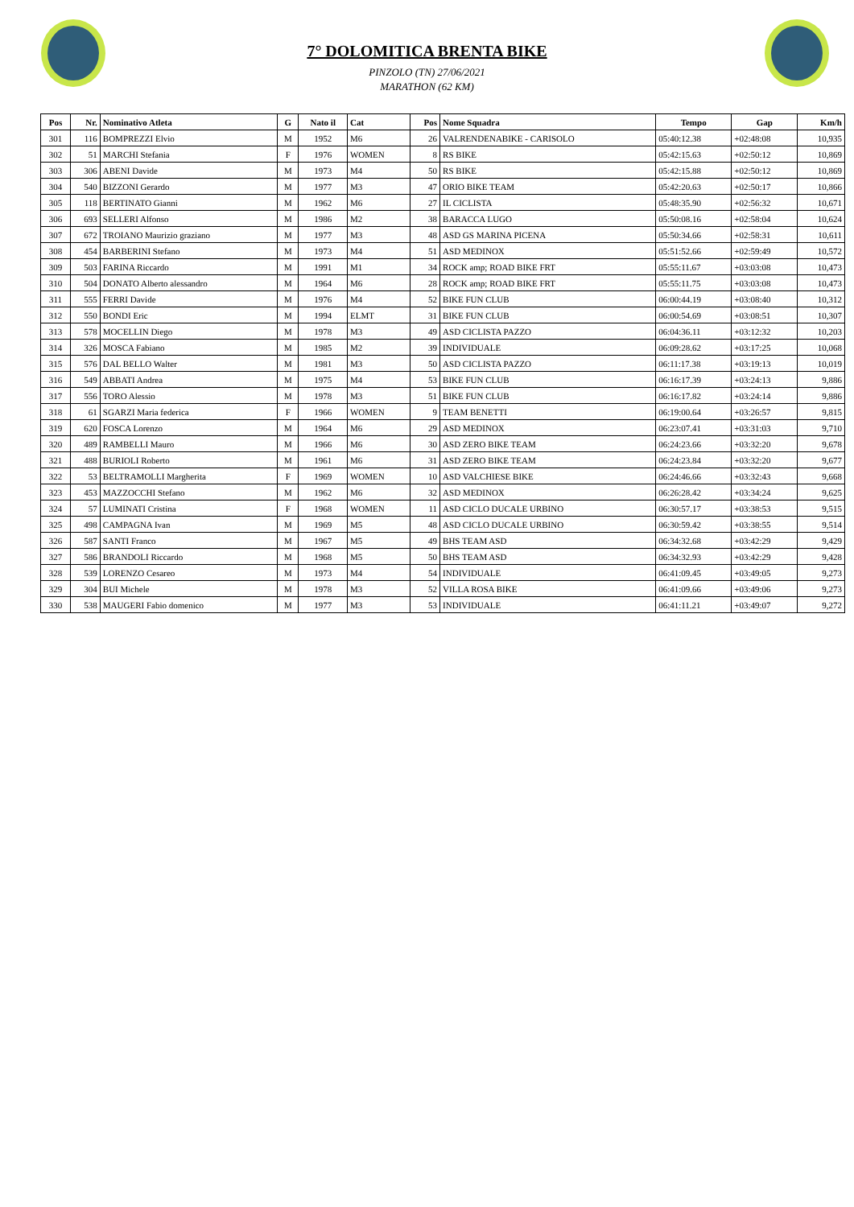7° DOLOMITICA BRENTA BIKE
PINZOLO (TN) 27/06/2021
MARATHON (62 KM)
| Pos | Nr. | Nominativo Atleta | G | Nato il | Cat | Pos | Nome Squadra | Tempo | Gap | Km/h |
| --- | --- | --- | --- | --- | --- | --- | --- | --- | --- | --- |
| 301 | 116 | BOMPREZZI Elvio | M | 1952 | M6 | 26 | VALRENDENABIKE - CARISOLO | 05:40:12.38 | +02:48:08 | 10,935 |
| 302 | 51 | MARCHI Stefania | F | 1976 | WOMEN | 8 | RS BIKE | 05:42:15.63 | +02:50:12 | 10,869 |
| 303 | 306 | ABENI Davide | M | 1973 | M4 | 50 | RS BIKE | 05:42:15.88 | +02:50:12 | 10,869 |
| 304 | 540 | BIZZONI Gerardo | M | 1977 | M3 | 47 | ORIO BIKE TEAM | 05:42:20.63 | +02:50:17 | 10,866 |
| 305 | 118 | BERTINATO Gianni | M | 1962 | M6 | 27 | IL CICLISTA | 05:48:35.90 | +02:56:32 | 10,671 |
| 306 | 693 | SELLERI Alfonso | M | 1986 | M2 | 38 | BARACCA LUGO | 05:50:08.16 | +02:58:04 | 10,624 |
| 307 | 672 | TROIANO Maurizio graziano | M | 1977 | M3 | 48 | ASD GS MARINA PICENA | 05:50:34.66 | +02:58:31 | 10,611 |
| 308 | 454 | BARBERINI Stefano | M | 1973 | M4 | 51 | ASD MEDINOX | 05:51:52.66 | +02:59:49 | 10,572 |
| 309 | 503 | FARINA Riccardo | M | 1991 | M1 | 34 | ROCK amp; ROAD BIKE FRT | 05:55:11.67 | +03:03:08 | 10,473 |
| 310 | 504 | DONATO Alberto alessandro | M | 1964 | M6 | 28 | ROCK amp; ROAD BIKE FRT | 05:55:11.75 | +03:03:08 | 10,473 |
| 311 | 555 | FERRI Davide | M | 1976 | M4 | 52 | BIKE FUN CLUB | 06:00:44.19 | +03:08:40 | 10,312 |
| 312 | 550 | BONDI Eric | M | 1994 | ELMT | 31 | BIKE FUN CLUB | 06:00:54.69 | +03:08:51 | 10,307 |
| 313 | 578 | MOCELLIN Diego | M | 1978 | M3 | 49 | ASD CICLISTA PAZZO | 06:04:36.11 | +03:12:32 | 10,203 |
| 314 | 326 | MOSCA Fabiano | M | 1985 | M2 | 39 | INDIVIDUALE | 06:09:28.62 | +03:17:25 | 10,068 |
| 315 | 576 | DAL BELLO Walter | M | 1981 | M3 | 50 | ASD CICLISTA PAZZO | 06:11:17.38 | +03:19:13 | 10,019 |
| 316 | 549 | ABBATI Andrea | M | 1975 | M4 | 53 | BIKE FUN CLUB | 06:16:17.39 | +03:24:13 | 9,886 |
| 317 | 556 | TORO Alessio | M | 1978 | M3 | 51 | BIKE FUN CLUB | 06:16:17.82 | +03:24:14 | 9,886 |
| 318 | 61 | SGARZI Maria federica | F | 1966 | WOMEN | 9 | TEAM BENETTI | 06:19:00.64 | +03:26:57 | 9,815 |
| 319 | 620 | FOSCA Lorenzo | M | 1964 | M6 | 29 | ASD MEDINOX | 06:23:07.41 | +03:31:03 | 9,710 |
| 320 | 489 | RAMBELLI Mauro | M | 1966 | M6 | 30 | ASD ZERO BIKE TEAM | 06:24:23.66 | +03:32:20 | 9,678 |
| 321 | 488 | BURIOLI Roberto | M | 1961 | M6 | 31 | ASD ZERO BIKE TEAM | 06:24:23.84 | +03:32:20 | 9,677 |
| 322 | 53 | BELTRAMOLLI Margherita | F | 1969 | WOMEN | 10 | ASD VALCHIESE BIKE | 06:24:46.66 | +03:32:43 | 9,668 |
| 323 | 453 | MAZZOCCHI Stefano | M | 1962 | M6 | 32 | ASD MEDINOX | 06:26:28.42 | +03:34:24 | 9,625 |
| 324 | 57 | LUMINATI Cristina | F | 1968 | WOMEN | 11 | ASD CICLO DUCALE URBINO | 06:30:57.17 | +03:38:53 | 9,515 |
| 325 | 498 | CAMPAGNA Ivan | M | 1969 | M5 | 48 | ASD CICLO DUCALE URBINO | 06:30:59.42 | +03:38:55 | 9,514 |
| 326 | 587 | SANTI Franco | M | 1967 | M5 | 49 | BHS TEAM ASD | 06:34:32.68 | +03:42:29 | 9,429 |
| 327 | 586 | BRANDOLI Riccardo | M | 1968 | M5 | 50 | BHS TEAM ASD | 06:34:32.93 | +03:42:29 | 9,428 |
| 328 | 539 | LORENZO Cesareo | M | 1973 | M4 | 54 | INDIVIDUALE | 06:41:09.45 | +03:49:05 | 9,273 |
| 329 | 304 | BUI Michele | M | 1978 | M3 | 52 | VILLA ROSA BIKE | 06:41:09.66 | +03:49:06 | 9,273 |
| 330 | 538 | MAUGERI Fabio domenico | M | 1977 | M3 | 53 | INDIVIDUALE | 06:41:11.21 | +03:49:07 | 9,272 |